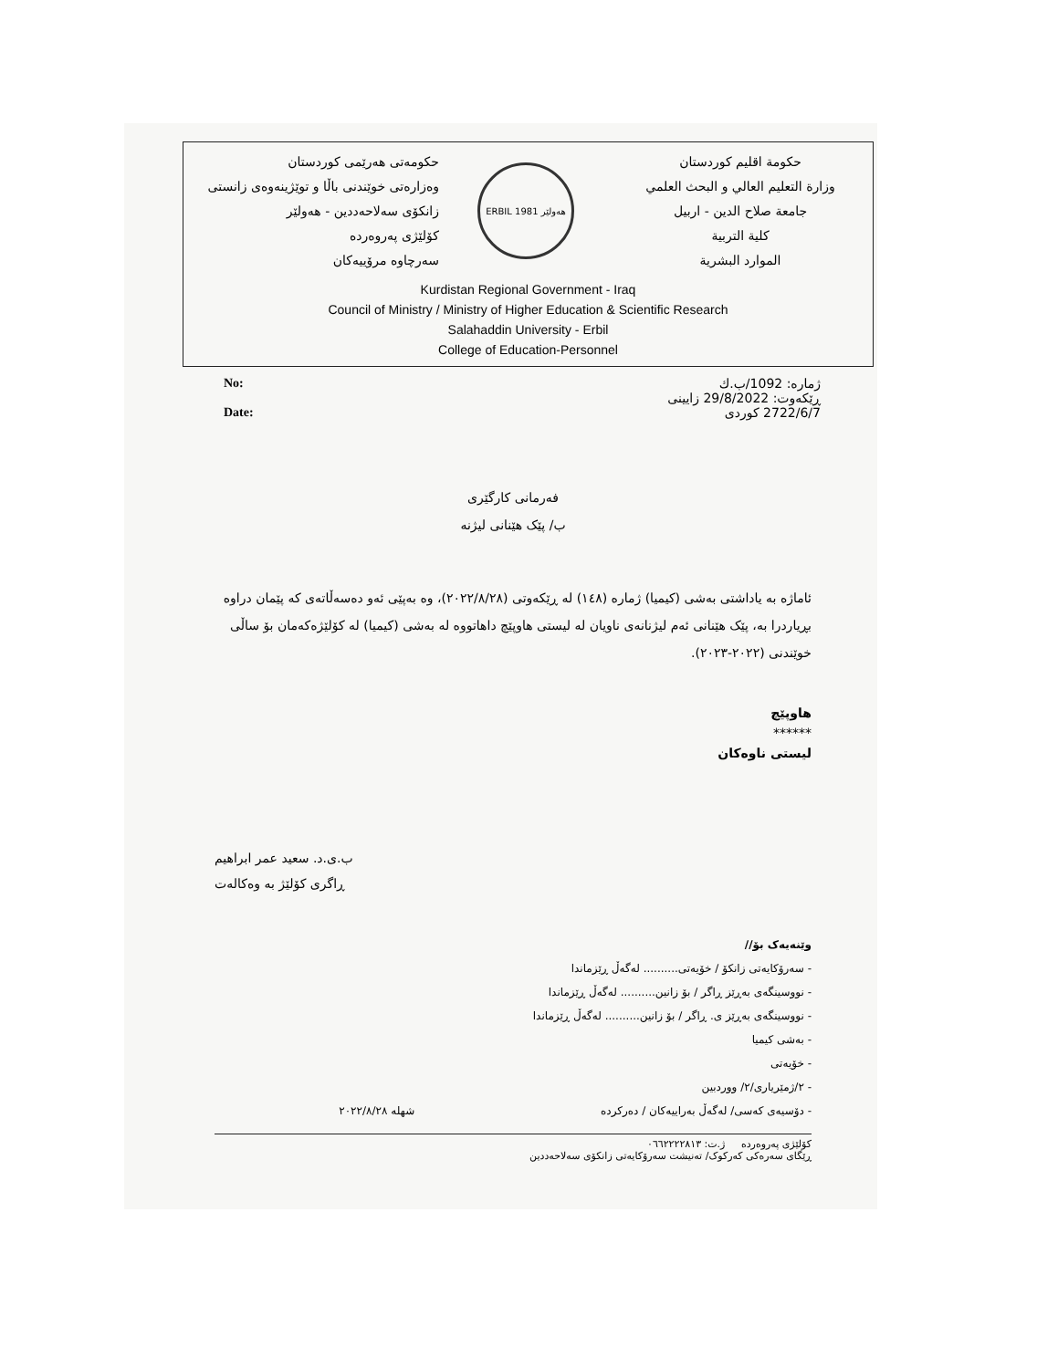حكومەتی هەرێمی کوردستان
وەزارەتی خوێندنی باڵا و توێژینەوەی زانستی
زانکۆی سەلاحەددین - هەولێر
کۆلێژی پەروەردە
سەرچاوە مرۆییەکان
ERBIL هەولێر 1981
حكومة اقليم كوردستان
وزارة التعليم العالي و البحث العلمي
جامعة صلاح الدين - اربيل
كلية التربية
الموارد البشرية
Kurdistan Regional Government - Iraq
Council of Ministry / Ministry of Higher Education & Scientific Research
Salahaddin University - Erbil
College of Education-Personnel
No:
Date:
ژمارە: 1092/ب.ك
ڕێکەوت: 29/8/2022 زایینی
2722/6/7 کوردی
فەرمانی کارگێری
ب/ پێک هێنانی لیژنە
ئاماژە بە یاداشتی بەشی (کیمیا) ژمارە (١٤٨) لە ڕێکەوتی (٢٠٢٢/٨/٢٨)، وە بەپێی ئەو دەسەڵاتەی کە پێمان دراوە بڕیاردرا بە، پێک هێنانی ئەم لیژنانەی ناویان لە لیستی هاوپێچ داهاتووە لە بەشی (کیمیا) لە کۆلێژەکەمان بۆ ساڵی خوێندنی (٢٠٢٢-٢٠٢٣).
هاوپێچ
******
لیستی ناوەکان
ب.ی.د. سعید عمر ابراهیم
ڕاگری کۆلێژ بە وەکالەت
وێنەیەک بۆ//
- سەرۆکایەتی زانکۆ / خۆیەتی.......... لەگەڵ ڕێزماندا
- نووسینگەی بەڕێز ڕاگر / بۆ زانین.......... لەگەڵ ڕێزماندا
- نووسینگەی بەڕێز ی. ڕاگر / بۆ زانین.......... لەگەڵ ڕێزماندا
- بەشی کیمیا
- خۆیەتی
- ٢/ژمێریاری/٢/ ووردبین
- دۆسیەی کەسی/ لەگەڵ بەراییەکان / دەرکردە شهله ٢٠٢٢/٨/٢٨
کۆلێژی پەروەردە ژ.ت: ٠٦٦٢٢٢٢٨١٣
ڕێگای سەرەکی کەرکوک/ تەنیشت سەرۆکایەتی زانکۆی سەلاحەددین